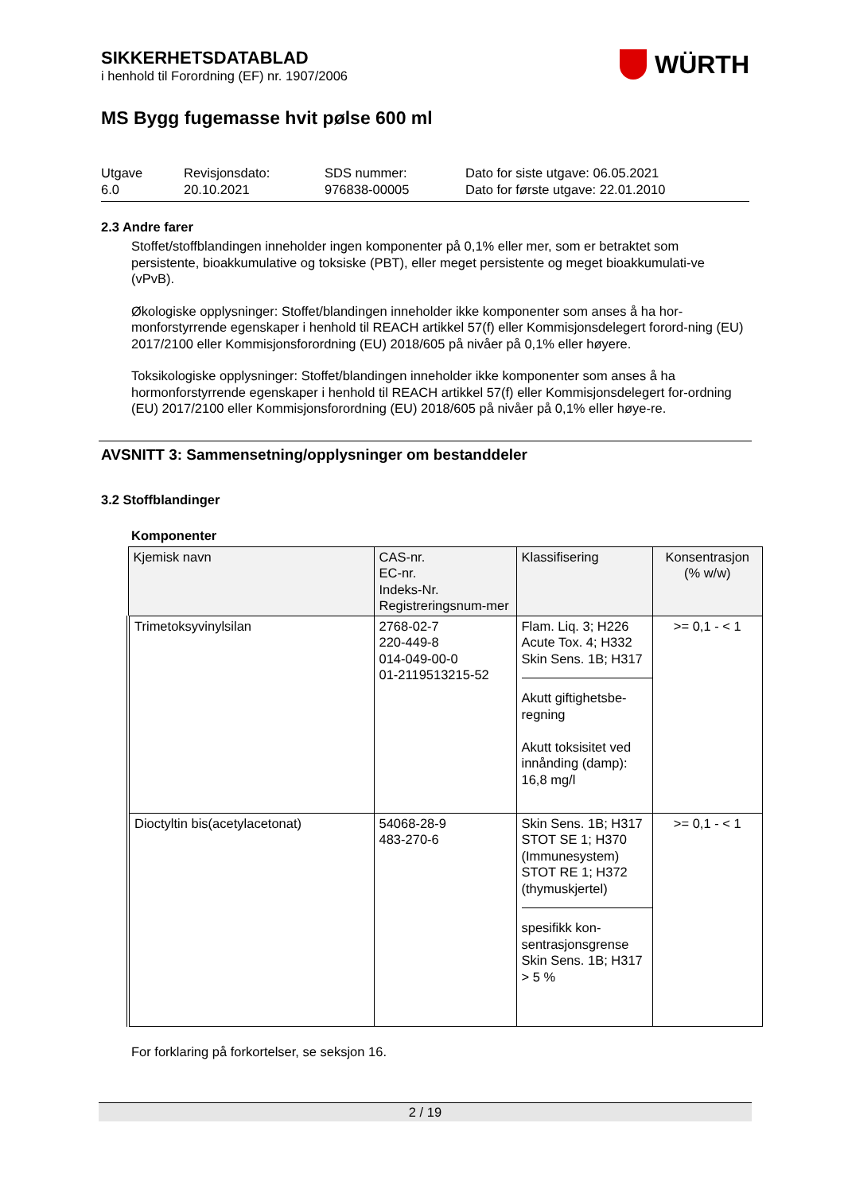WÜRTH
SIKKERHETSDATABLAD
i henhold til Forordning (EF) nr. 1907/2006
MS Bygg fugemasse hvit pølse 600 ml
Utgave
6.0
Revisjonsdato:
20.10.2021
SDS nummer:
976838-00005
Dato for siste utgave: 06.05.2021
Dato for første utgave: 22.01.2010
2.3 Andre farer
Stoffet/stoffblandingen inneholder ingen komponenter på 0,1% eller mer, som er betraktet som persistente, bioakkumulative og toksiske (PBT), eller meget persistente og meget bioakkumulati-ve (vPvB).
Økologiske opplysninger: Stoffet/blandingen inneholder ikke komponenter som anses å ha hor-monforstyrrende egenskaper i henhold til REACH artikkel 57(f) eller Kommisjonsdelegert forord-ning (EU) 2017/2100 eller Kommisjonsforordning (EU) 2018/605 på nivåer på 0,1% eller høyere.
Toksikologiske opplysninger: Stoffet/blandingen inneholder ikke komponenter som anses å ha hormonforstyrrende egenskaper i henhold til REACH artikkel 57(f) eller Kommisjonsdelegert for-ordning (EU) 2017/2100 eller Kommisjonsforordning (EU) 2018/605 på nivåer på 0,1% eller høye-re.
AVSNITT 3: Sammensetning/opplysninger om bestanddeler
3.2 Stoffblandinger
Komponenter
| Kjemisk navn | CAS-nr. EC-nr. Indeks-Nr. Registreringsnum-mer | Klassifisering | Konsentrasjon (% w/w) |
| --- | --- | --- | --- |
| Trimetoksyvinylsilan | 2768-02-7 220-449-8 014-049-00-0 01-2119513215-52 | Flam. Liq. 3; H226 Acute Tox. 4; H332 Skin Sens. 1B; H317 Akutt giftighetsbe-regning Akutt toksisitet ved innånding (damp): 16,8 mg/l | >= 0,1 - < 1 |
| Dioctyltin bis(acetylacetonat) | 54068-28-9 483-270-6 | Skin Sens. 1B; H317 STOT SE 1; H370 (Immunesystem) STOT RE 1; H372 (thymuskjertel) spesifikk kon-sentrasjonsgrense Skin Sens. 1B; H317 > 5 % | >= 0,1 - < 1 |
For forklaring på forkortelser, se seksjon 16.
2 / 19